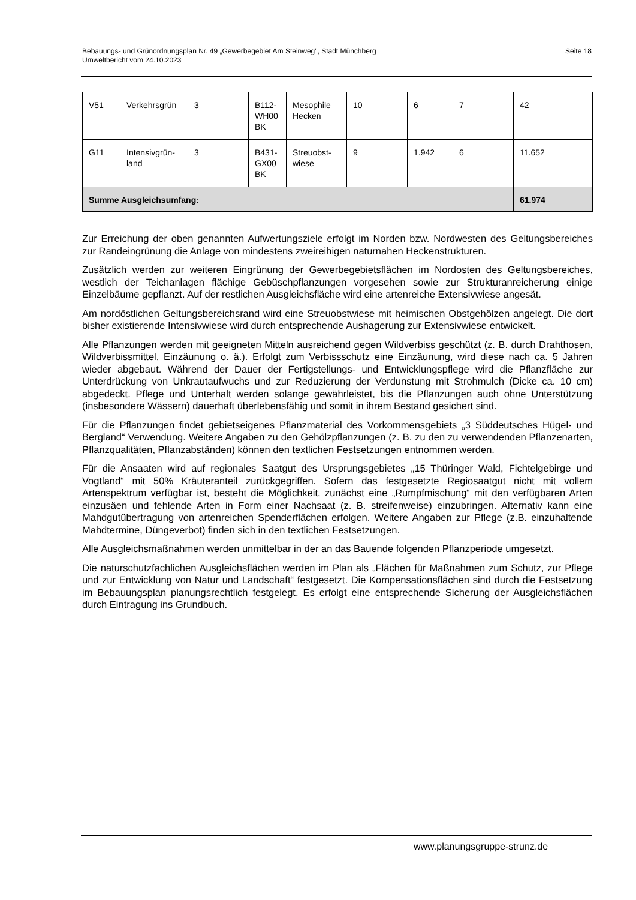Bebauungs- und Grünordnungsplan Nr. 49 „Gewerbegebiet Am Steinweg", Stadt Münchberg
Umweltbericht vom 24.10.2023
Seite 18
| V51 | Verkehrsgrün | 3 | B112-WH00 BK | Mesophile Hecken | 10 | 6 | 7 | 42 |
| G11 | Intensivgrün-land | 3 | B431-GX00 BK | Streuobst-wiese | 9 | 1.942 | 6 | 11.652 |
| Summe Ausgleichsumfang: | | | | | | | | 61.974 |
Zur Erreichung der oben genannten Aufwertungsziele erfolgt im Norden bzw. Nordwesten des Geltungsbereiches zur Randeingrünung die Anlage von mindestens zweireihigen naturnahen Heckenstrukturen.
Zusätzlich werden zur weiteren Eingrünung der Gewerbegebietsflächen im Nordosten des Geltungsbereiches, westlich der Teichanlagen flächige Gebüschpflanzungen vorgesehen sowie zur Strukturanreicherung einige Einzelbäume gepflanzt. Auf der restlichen Ausgleichsfläche wird eine artenreiche Extensivwiese angesät.
Am nordöstlichen Geltungsbereichsrand wird eine Streuobstwiese mit heimischen Obstgehölzen angelegt. Die dort bisher existierende Intensivwiese wird durch entsprechende Aushagerung zur Extensivwiese entwickelt.
Alle Pflanzungen werden mit geeigneten Mitteln ausreichend gegen Wildverbiss geschützt (z. B. durch Drahthosen, Wildverbissmittel, Einzäunung o. ä.). Erfolgt zum Verbissschutz eine Einzäunung, wird diese nach ca. 5 Jahren wieder abgebaut. Während der Dauer der Fertigstellungs- und Entwicklungspflege wird die Pflanzfläche zur Unterdrückung von Unkrautaufwuchs und zur Reduzierung der Verdunstung mit Strohmulch (Dicke ca. 10 cm) abgedeckt. Pflege und Unterhalt werden solange gewährleistet, bis die Pflanzungen auch ohne Unterstützung (insbesondere Wässern) dauerhaft überlebensfähig und somit in ihrem Bestand gesichert sind.
Für die Pflanzungen findet gebietseigenes Pflanzmaterial des Vorkommensgebiets „3 Süddeutsches Hügel- und Bergland“ Verwendung. Weitere Angaben zu den Gehölzpflanzungen (z. B. zu den zu verwendenden Pflanzenarten, Pflanzqualitäten, Pflanzabständen) können den textlichen Festsetzungen entnommen werden.
Für die Ansaaten wird auf regionales Saatgut des Ursprungsgebietes „15 Thüringer Wald, Fichtelgebirge und Vogtland“ mit 50% Kräuteranteil zurückgegriffen. Sofern das festgesetzte Regiosaatgut nicht mit vollem Artenspektrum verfügbar ist, besteht die Möglichkeit, zunächst eine „Rumpfmischung“ mit den verfügbaren Arten einzusäen und fehlende Arten in Form einer Nachsaat (z. B. streifenweise) einzubringen. Alternativ kann eine Mahdgutübertragung von artenreichen Spenderflächen erfolgen. Weitere Angaben zur Pflege (z.B. einzuhaltende Mahdtermine, Düngeverbot) finden sich in den textlichen Festsetzungen.
Alle Ausgleichsmaßnahmen werden unmittelbar in der an das Bauende folgenden Pflanzperiode umgesetzt.
Die naturschutzfachlichen Ausgleichsflächen werden im Plan als „Flächen für Maßnahmen zum Schutz, zur Pflege und zur Entwicklung von Natur und Landschaft“ festgesetzt. Die Kompensationsflächen sind durch die Festsetzung im Bebauungsplan planungsrechtlich festgelegt. Es erfolgt eine entsprechende Sicherung der Ausgleichsflächen durch Eintragung ins Grundbuch.
www.planungsgruppe-strunz.de